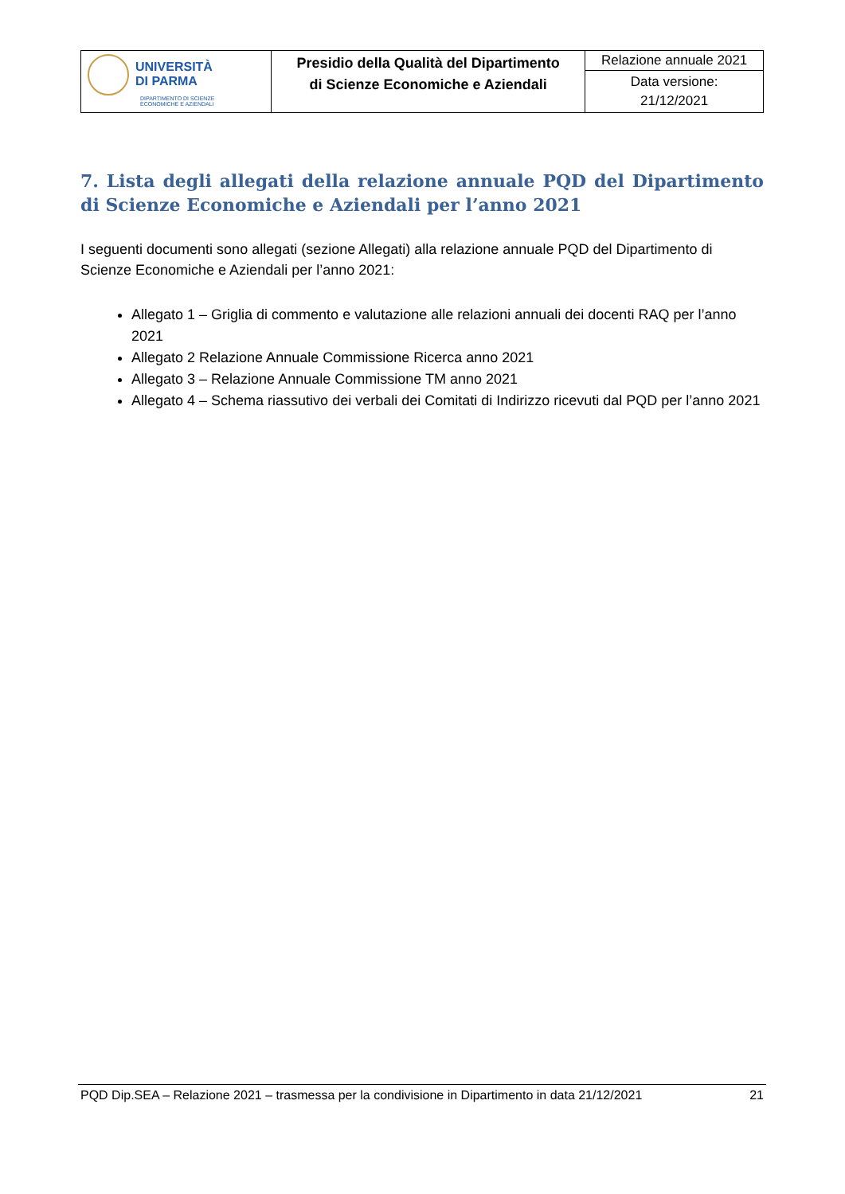| UNIVERSITÀ DI PARMA DIPARTIMENTO DI SCIENZE ECONOMICHE E AZIENDALI | Presidio della Qualità del Dipartimento di Scienze Economiche e Aziendali | Relazione annuale 2021 |
| | | Data versione: 21/12/2021 |
7. Lista degli allegati della relazione annuale PQD del Dipartimento di Scienze Economiche e Aziendali per l’anno 2021
I seguenti documenti sono allegati (sezione Allegati) alla relazione annuale PQD del Dipartimento di Scienze Economiche e Aziendali per l’anno 2021:
Allegato 1 – Griglia di commento e valutazione alle relazioni annuali dei docenti RAQ per l’anno 2021
Allegato 2 Relazione Annuale Commissione Ricerca anno 2021
Allegato 3 – Relazione Annuale Commissione TM anno 2021
Allegato 4 – Schema riassutivo dei verbali dei Comitati di Indirizzo ricevuti dal PQD per l’anno 2021
PQD Dip.SEA – Relazione 2021 – trasmessa per la condivisione in Dipartimento in data 21/12/2021 21